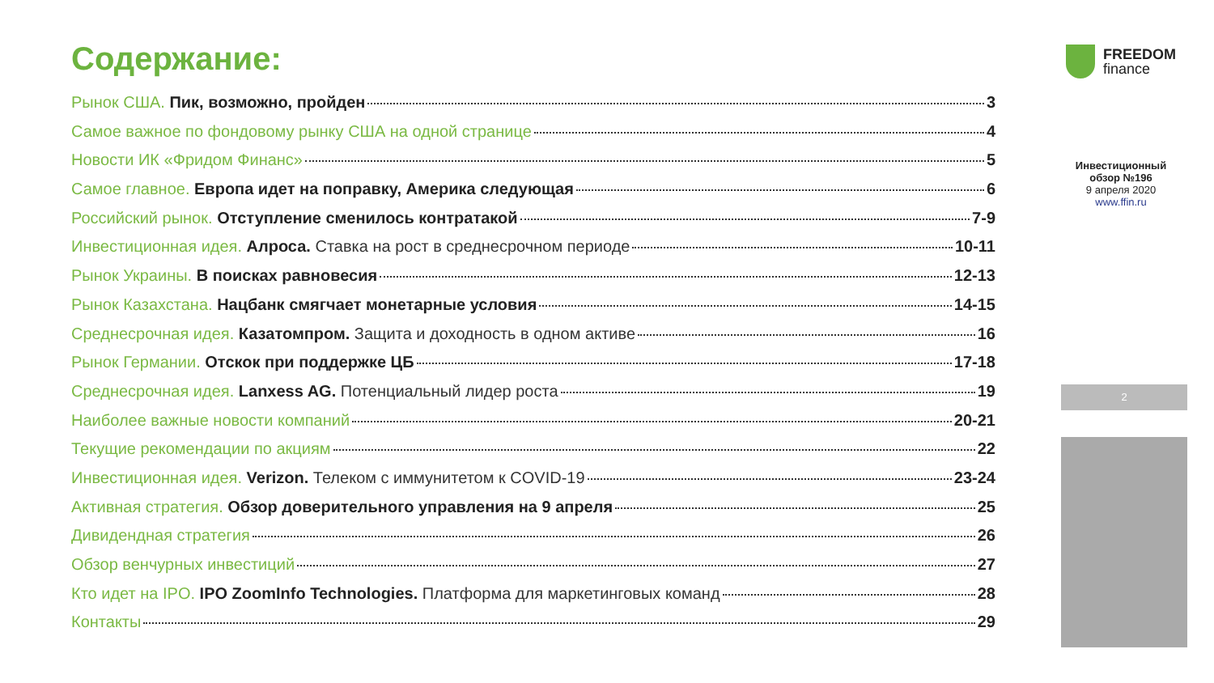Содержание:
Рынок США. Пик, возможно, пройден 3
Самое важное по фондовому рынку США на одной странице 4
Новости ИК «Фридом Финанс» 5
Самое главное. Европа идет на поправку, Америка следующая 6
Российский рынок. Отступление сменилось контратакой 7-9
Инвестиционная идея. Алроса. Ставка на рост в среднесрочном периоде 10-11
Рынок Украины. В поисках равновесия 12-13
Рынок Казахстана. Нацбанк смягчает монетарные условия 14-15
Среднесрочная идея. Казатомпром. Защита и доходность в одном активе 16
Рынок Германии. Отскок при поддержке ЦБ 17-18
Среднесрочная идея. Lanxess AG. Потенциальный лидер роста 19
Наиболее важные новости компаний 20-21
Текущие рекомендации по акциям 22
Инвестиционная идея. Verizon. Телеком с иммунитетом к COVID-19 23-24
Активная стратегия. Обзор доверительного управления на 9 апреля 25
Дивидендная стратегия 26
Обзор венчурных инвестиций 27
Кто идет на IPO. IPO ZoomInfo Technologies. Платформа для маркетинговых команд 28
Контакты 29
FREEDOM
finance
Инвестиционный
обзор №196
9 апреля 2020
www.ffin.ru
2